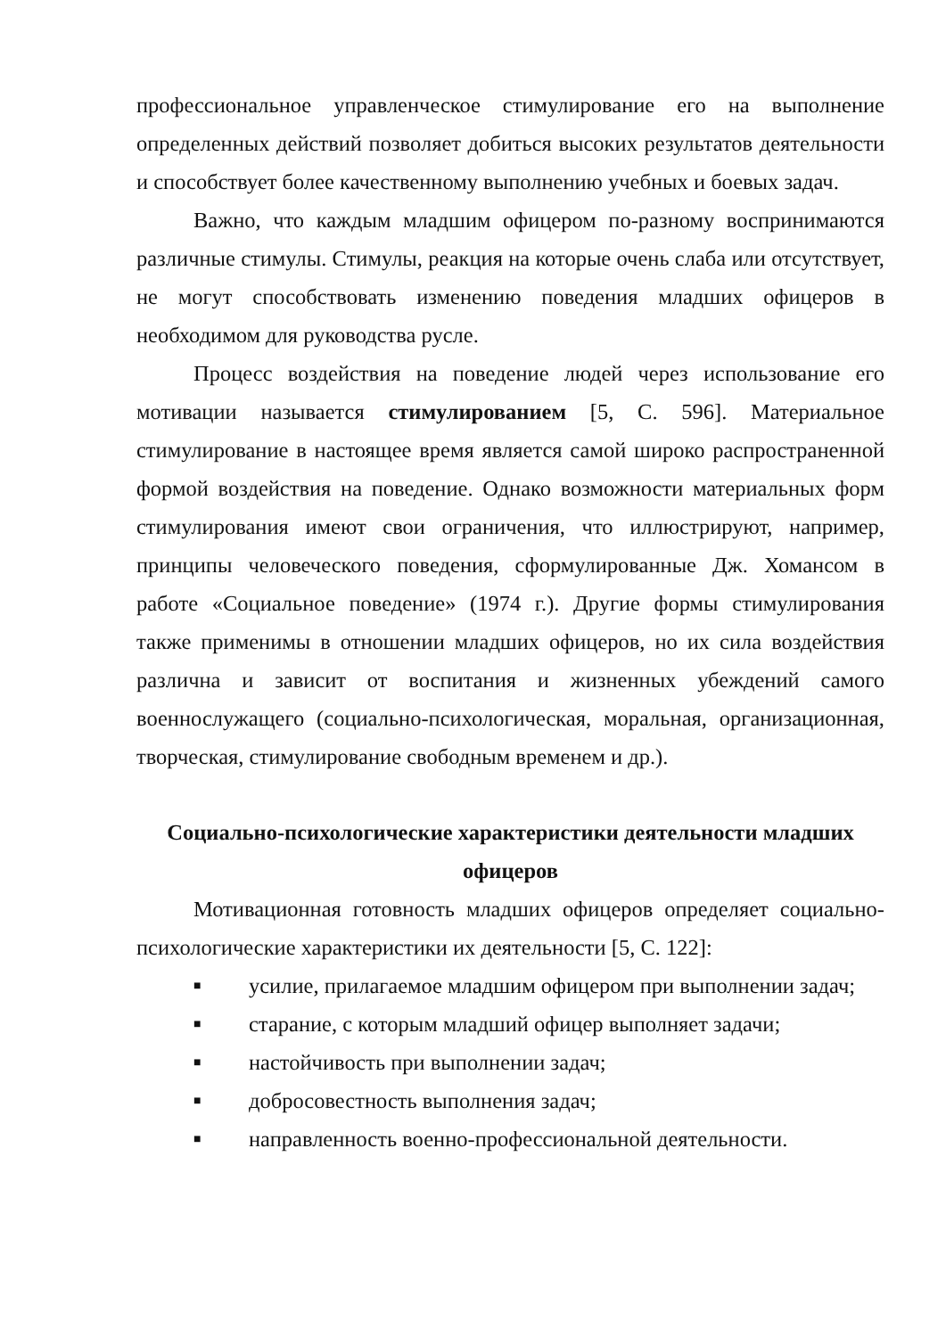профессиональное управленческое стимулирование его на выполнение определенных действий позволяет добиться высоких результатов деятельности и способствует более качественному выполнению учебных и боевых задач.
Важно, что каждым младшим офицером по-разному воспринимаются различные стимулы. Стимулы, реакция на которые очень слаба или отсутствует, не могут способствовать изменению поведения младших офицеров в необходимом для руководства русле.
Процесс воздействия на поведение людей через использование его мотивации называется стимулированием [5, С. 596]. Материальное стимулирование в настоящее время является самой широко распространенной формой воздействия на поведение. Однако возможности материальных форм стимулирования имеют свои ограничения, что иллюстрируют, например, принципы человеческого поведения, сформулированные Дж. Хомансом в работе «Социальное поведение» (1974 г.). Другие формы стимулирования также применимы в отношении младших офицеров, но их сила воздействия различна и зависит от воспитания и жизненных убеждений самого военнослужащего (социально-психологическая, моральная, организационная, творческая, стимулирование свободным временем и др.).
Социально-психологические характеристики деятельности младших офицеров
Мотивационная готовность младших офицеров определяет социально-психологические характеристики их деятельности [5, С. 122]:
■ усилие, прилагаемое младшим офицером при выполнении задач;
■ старание, с которым младший офицер выполняет задачи;
■ настойчивость при выполнении задач;
■ добросовестность выполнения задач;
■ направленность военно-профессиональной деятельности.